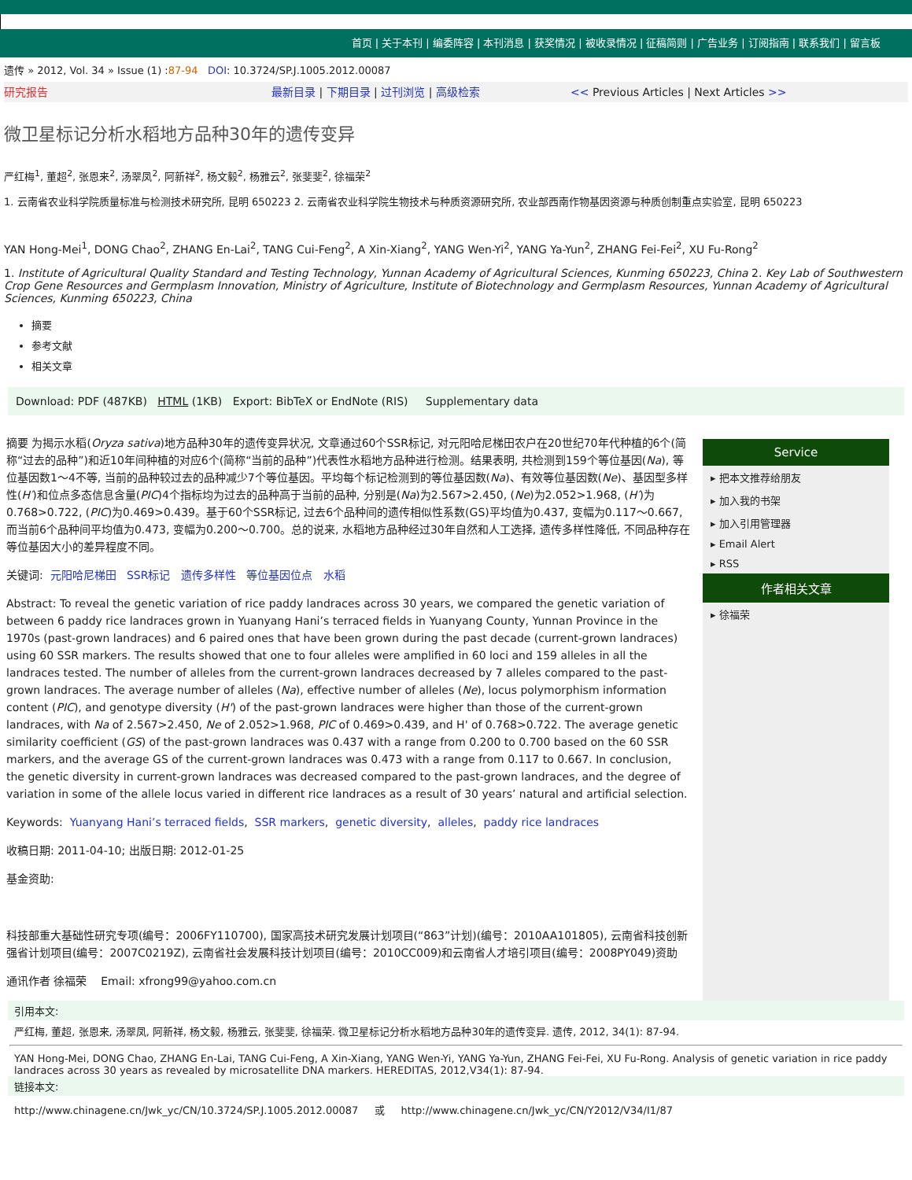首页 | 关于本刊 | 编委阵容 | 本刊消息 | 获奖情况 | 被收录情况 | 征稿简则 | 广告业务 | 订阅指南 | 联系我们 | 留言板
遗传 » 2012, Vol. 34 » Issue (1) :87-94 DOI: 10.3724/SP.J.1005.2012.00087
研究报告 最新目录 | 下期目录 | 过刊浏览 | 高级检索 << Previous Articles | Next Articles >>
微卫星标记分析水稻地方品种30年的遗传变异
严红梅<sup>1</sup>, 董超<sup>2</sup>, 张恩来<sup>2</sup>, 汤翠凤<sup>2</sup>, 阿新祥<sup>2</sup>, 杨文毅<sup>2</sup>, 杨雅云<sup>2</sup>, 张斐斐<sup>2</sup>, 徐福荣<sup>2</sup>
1. 云南省农业科学院质量标准与检测技术研究所, 昆明 650223 2. 云南省农业科学院生物技术与种质资源研究所, 农业部西南作物基因资源与种质创制重点实验室, 昆明 650223
YAN Hong-Mei<sup>1</sup>, DONG Chao<sup>2</sup>, ZHANG En-Lai<sup>2</sup>, TANG Cui-Feng<sup>2</sup>, A Xin-Xiang<sup>2</sup>, YANG Wen-Yi<sup>2</sup>, YANG Ya-Yun<sup>2</sup>, ZHANG Fei-Fei<sup>2</sup>, XU Fu-Rong<sup>2</sup>
1. Institute of Agricultural Quality Standard and Testing Technology, Yunnan Academy of Agricultural Sciences, Kunming 650223, China 2. Key Lab of Southwestern Crop Gene Resources and Germplasm Innovation, Ministry of Agriculture, Institute of Biotechnology and Germplasm Resources, Yunnan Academy of Agricultural Sciences, Kunming 650223, China
摘要
参考文献
相关文章
Download: PDF (487KB) HTML (1KB) Export: BibTeX or EndNote (RIS) Supplementary data
摘要 为揭示水稻(Oryza sativa)地方品种30年的遗传变异状况, 文章通过60个SSR标记, 对元阳哈尼梯田农户在20世纪70年代种植的6个(简称“过去的品种”)和近10年间种植的对应6个(简称“当前的品种”)代表性水稻地方品种进行检测。结果表明, 共检测到159个等位基因(Na), 等位基因数1～4不等, 当前的品种较过去的品种减少7个等位基因。平均每个标记检测到的等位基因数(Na)、有效等位基因数(Ne)、基因型多样性(H′)和位点多态信息含量(PIC)4个指标均为过去的品种高于当前的品种, 分别是(Na)为2.567>2.450, (Ne)为2.052>1.968, (H′)为0.768>0.722, (PIC)为0.469>0.439。基于60个SSR标记, 过去6个品种间的遗传相似性系数(GS)平均值为0.437, 变幅为0.117～0.667, 而当前6个品种间平均值为0.473, 变幅为0.200～0.700。总的说来, 水稻地方品种经过30年自然和人工选择, 遗传多样性降低, 不同品种存在等位基因大小的差异程度不同。
关键词: 元阳哈尼梯田 SSR标记 遗传多样性 等位基因位点 水稻
Abstract: To reveal the genetic variation of rice paddy landraces across 30 years, we compared the genetic variation of between 6 paddy rice landraces grown in Yuanyang Hani’s terraced fields in Yuanyang County, Yunnan Province in the 1970s (past-grown landraces) and 6 paired ones that have been grown during the past decade (current-grown landraces) using 60 SSR markers. The results showed that one to four alleles were amplified in 60 loci and 159 alleles in all the landraces tested. The number of alleles from the current-grown landraces decreased by 7 alleles compared to the past-grown landraces. The average number of alleles (Na), effective number of alleles (Ne), locus polymorphism information content (PIC), and genotype diversity (H') of the past-grown landraces were higher than those of the current-grown landraces, with Na of 2.567>2.450, Ne of 2.052>1.968, PIC of 0.469>0.439, and H' of 0.768>0.722. The average genetic similarity coefficient (GS) of the past-grown landraces was 0.437 with a range from 0.200 to 0.700 based on the 60 SSR markers, and the average GS of the current-grown landraces was 0.473 with a range from 0.117 to 0.667. In conclusion, the genetic diversity in current-grown landraces was decreased compared to the past-grown landraces, and the degree of variation in some of the allele locus varied in different rice landraces as a result of 30 years’ natural and artificial selection.
Keywords: Yuanyang Hani’s terraced fields, SSR markers, genetic diversity, alleles, paddy rice landraces
收稿日期: 2011-04-10; 出版日期: 2012-01-25
基金资助:
科技部重大基础性研究专项(编号：2006FY110700), 国家高技术研究发展计划项目(“863”计划)(编号：2010AA101805), 云南省科技创新强省计划项目(编号：2007C0219Z), 云南省社会发展科技计划项目(编号：2010CC009)和云南省人才培引项目(编号：2008PY049)资助
通讯作者 徐福荣 Email: xfrong99@yahoo.com.cn
Service
▸ 把本文推荐给朋友
▸ 加入我的书架
▸ 加入引用管理器
▸ Email Alert
▸ RSS
作者相关文章
▸ 徐福荣
引用本文:
严红梅, 董超, 张恩来, 汤翠凤, 阿新祥, 杨文毅, 杨雅云, 张斐斐, 徐福荣. 微卫星标记分析水稻地方品种30年的遗传变异. 遗传, 2012, 34(1): 87-94.
YAN Hong-Mei, DONG Chao, ZHANG En-Lai, TANG Cui-Feng, A Xin-Xiang, YANG Wen-Yi, YANG Ya-Yun, ZHANG Fei-Fei, XU Fu-Rong. Analysis of genetic variation in rice paddy landraces across 30 years as revealed by microsatellite DNA markers. HEREDITAS, 2012,V34(1): 87-94.
链接本文:
http://www.chinagene.cn/Jwk_yc/CN/10.3724/SP.J.1005.2012.00087 或 http://www.chinagene.cn/Jwk_yc/CN/Y2012/V34/I1/87